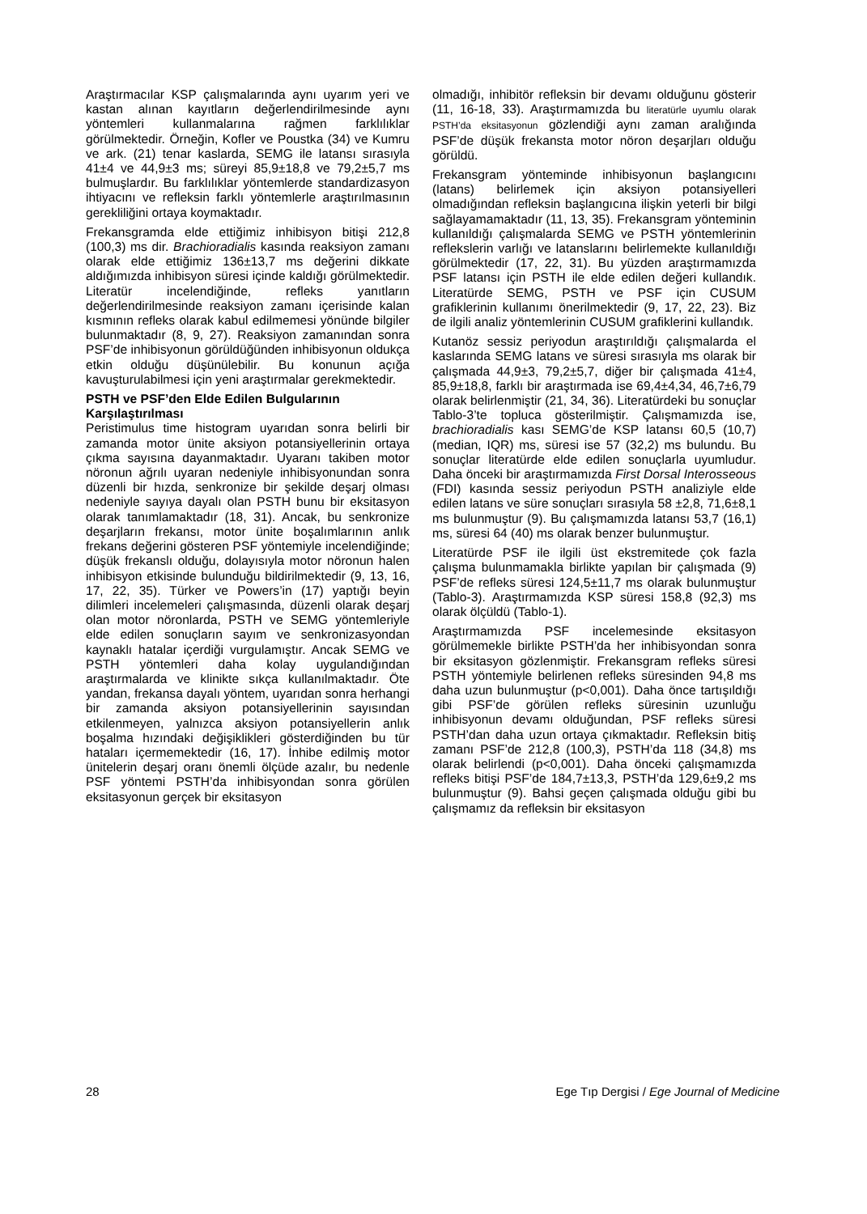Araştırmacılar KSP çalışmalarında aynı uyarım yeri ve kastan alınan kayıtların değerlendirilmesinde aynı yöntemleri kullanmalarına rağmen farklılıklar görülmektedir. Örneğin, Kofler ve Poustka (34) ve Kumru ve ark. (21) tenar kaslarda, SEMG ile latansı sırasıyla 41±4 ve 44,9±3 ms; süreyi 85,9±18,8 ve 79,2±5,7 ms bulmuşlardır. Bu farklılıklar yöntemlerde standardizasyon ihtiyacını ve refleksin farklı yöntemlerle araştırılmasının gerekliliğini ortaya koymaktadır.
Frekansgramda elde ettiğimiz inhibisyon bitişi 212,8 (100,3) ms dir. Brachioradialis kasında reaksiyon zamanı olarak elde ettiğimiz 136±13,7 ms değerini dikkate aldığımızda inhibisyon süresi içinde kaldığı görülmektedir. Literatür incelendiğinde, refleks yanıtların değerlendirilmesinde reaksiyon zamanı içerisinde kalan kısmının refleks olarak kabul edilmemesi yönünde bilgiler bulunmaktadır (8, 9, 27). Reaksiyon zamanından sonra PSF’de inhibisyonun görüldüğünden inhibisyonun oldukça etkin olduğu düşünülebilir. Bu konunun açığa kavuşturulabilmesi için yeni araştırmalar gerekmektedir.
PSTH ve PSF’den Elde Edilen Bulgularının Karşılaştırılması
Peristimulus time histogram uyarıdan sonra belirli bir zamanda motor ünite aksiyon potansiyellerinin ortaya çıkma sayısına dayanmaktadır. Uyaranı takiben motor nöronun ağrılı uyaran nedeniyle inhibisyonundan sonra düzenli bir hızda, senkronize bir şekilde deşarj olması nedeniyle sayıya dayalı olan PSTH bunu bir eksitasyon olarak tanımlamaktadır (18, 31). Ancak, bu senkronize deşarjların frekansı, motor ünite boşalımlarının anlık frekans değerini gösteren PSF yöntemiyle incelendiğinde; düşük frekanslı olduğu, dolayısıyla motor nöronun halen inhibisyon etkisinde bulunduğu bildirilmektedir (9, 13, 16, 17, 22, 35). Türker ve Powers’in (17) yaptığı beyin dilimleri incelemeleri çalışmasında, düzenli olarak deşarj olan motor nöronlarda, PSTH ve SEMG yöntemleriyle elde edilen sonuçların sayım ve senkronizasyondan kaynaklı hatalar içerdiği vurgulamıştır. Ancak SEMG ve PSTH yöntemleri daha kolay uygulandığından araştırmalarda ve klinikte sıkça kullanılmaktadır. Öte yandan, frekansa dayalı yöntem, uyarıdan sonra herhangi bir zamanda aksiyon potansiyellerinin sayısından etkilenmeyen, yalnızca aksiyon potansiyellerin anlık boşalma hızındaki değişiklikleri gösterdiğinden bu tür hataları içermemektedir (16, 17). İnhibe edilmiş motor ünitelerin deşarj oranı önemli ölçüde azalır, bu nedenle PSF yöntemi PSTH’da inhibisyondan sonra görülen eksitasyonun gerçek bir eksitasyon
olmadığı, inhibitör refleksin bir devamı olduğunu gösterir (11, 16-18, 33). Araştırmamızda bu literatürle uyumlu olarak PSTH’da eksitasyonun gözlendiği aynı zaman aralığında PSF’de düşük frekansta motor nöron deşarjları olduğu görüldü.
Frekansgram yönteminde inhibisyonun başlangıcını (latans) belirlemek için aksiyon potansiyelleri olmadığından refleksin başlangıcına ilişkin yeterli bir bilgi sağlayamamaktadır (11, 13, 35). Frekansgram yönteminin kullanıldığı çalışmalarda SEMG ve PSTH yöntemlerinin reflekslerin varlığı ve latanslarını belirlemekte kullanıldığı görülmektedir (17, 22, 31). Bu yüzden araştırmamızda PSF latansı için PSTH ile elde edilen değeri kullandık. Literatürde SEMG, PSTH ve PSF için CUSUM grafiklerinin kullanımı önerilmektedir (9, 17, 22, 23). Biz de ilgili analiz yöntemlerinin CUSUM grafiklerini kullandık.
Kutanöz sessiz periyodun araştırıldığı çalışmalarda el kaslarında SEMG latans ve süresi sırasıyla ms olarak bir çalışmada 44,9±3, 79,2±5,7, diğer bir çalışmada 41±4, 85,9±18,8, farklı bir araştırmada ise 69,4±4,34, 46,7±6,79 olarak belirlenmiştir (21, 34, 36). Literatürdeki bu sonuçlar Tablo-3’te topluca gösterilmiştir. Çalışmamızda ise, brachioradialis kası SEMG’de KSP latansı 60,5 (10,7) (median, IQR) ms, süresi ise 57 (32,2) ms bulundu. Bu sonuçlar literatürde elde edilen sonuçlarla uyumludur. Daha önceki bir araştırmamızda First Dorsal Interosseous (FDI) kasında sessiz periyodun PSTH analiziyle elde edilen latans ve süre sonuçları sırasıyla 58 ±2,8, 71,6±8,1 ms bulunmuştur (9). Bu çalışmamızda latansı 53,7 (16,1) ms, süresi 64 (40) ms olarak benzer bulunmuştur.
Literatürde PSF ile ilgili üst ekstremitede çok fazla çalışma bulunmamakla birlikte yapılan bir çalışmada (9) PSF’de refleks süresi 124,5±11,7 ms olarak bulunmuştur (Tablo-3). Araştırmamızda KSP süresi 158,8 (92,3) ms olarak ölçüldü (Tablo-1).
Araştırmamızda PSF incelemesinde eksitasyon görülmemekle birlikte PSTH’da her inhibisyondan sonra bir eksitasyon gözlenmiştir. Frekansgram refleks süresi PSTH yöntemiyle belirlenen refleks süresinden 94,8 ms daha uzun bulunmuştur (p<0,001). Daha önce tartışıldığı gibi PSF’de görülen refleks süresinin uzunluğu inhibisyonun devamı olduğundan, PSF refleks süresi PSTH’dan daha uzun ortaya çıkmaktadır. Refleksin bitiş zamanı PSF’de 212,8 (100,3), PSTH’da 118 (34,8) ms olarak belirlendi (p<0,001). Daha önceki çalışmamızda refleks bitişi PSF’de 184,7±13,3, PSTH’da 129,6±9,2 ms bulunmuştur (9). Bahsi geçen çalışmada olduğu gibi bu çalışmamız da refleksin bir eksitasyon
28 Ege Tıp Dergisi / Ege Journal of Medicine